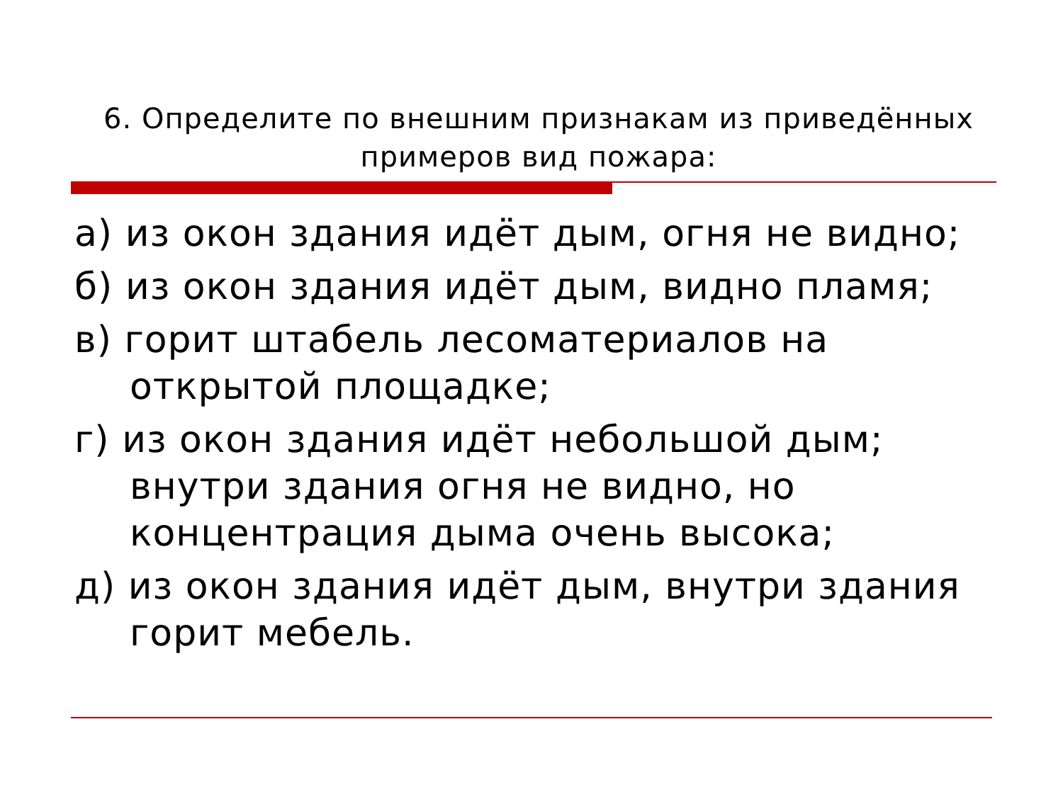6. Определите по внешним признакам из приведённых примеров вид пожара:
а) из окон здания идёт дым, огня не видно;
б) из окон здания идёт дым, видно пламя;
в) горит штабель лесоматериалов на открытой площадке;
г) из окон здания идёт небольшой дым; внутри здания огня не видно, но концентрация дыма очень высока;
д) из окон здания идёт дым, внутри здания горит мебель.